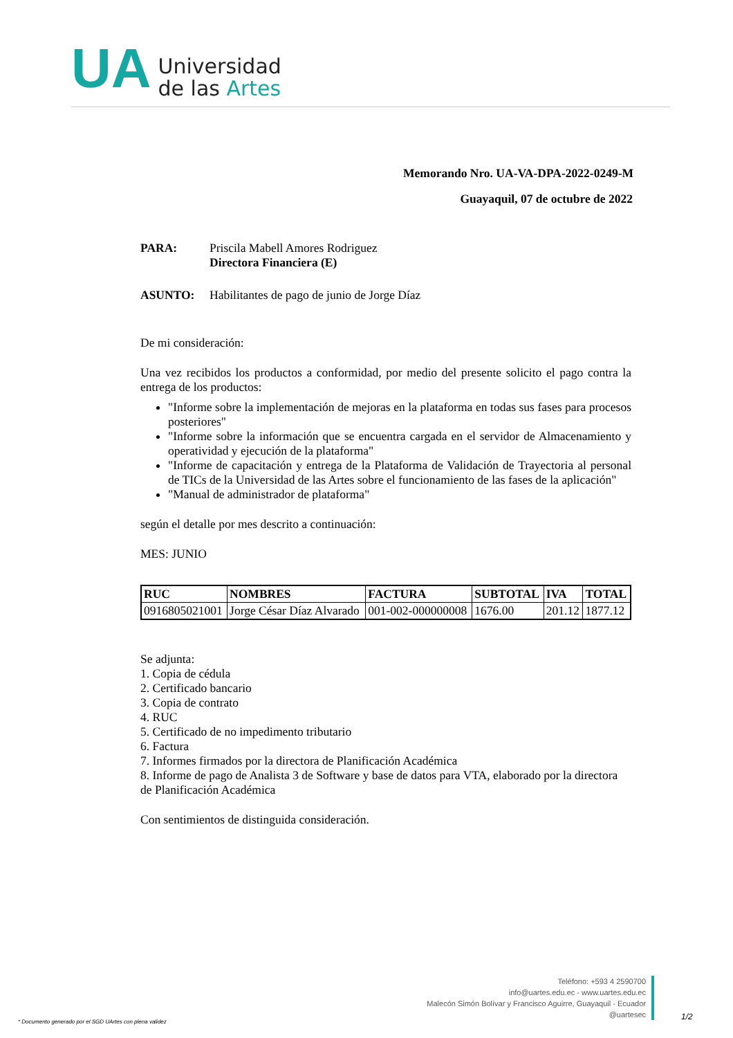UA
Universidad
de las Artes
Memorando Nro. UA-VA-DPA-2022-0249-M
Guayaquil, 07 de octubre de 2022
| PARA: | Priscila Mabell Amores Rodriguez Directora Financiera (E) |
| ASUNTO: | Habilitantes de pago de junio de Jorge Díaz |
De mi consideración:
Una vez recibidos los productos a conformidad, por medio del presente solicito el pago contra la entrega de los productos:
"Informe sobre la implementación de mejoras en la plataforma en todas sus fases para procesos posteriores"
"Informe sobre la información que se encuentra cargada en el servidor de Almacenamiento y operatividad y ejecución de la plataforma"
"Informe de capacitación y entrega de la Plataforma de Validación de Trayectoria al personal de TICs de la Universidad de las Artes sobre el funcionamiento de las fases de la aplicación"
"Manual de administrador de plataforma"
según el detalle por mes descrito a continuación:
MES: JUNIO
| RUC | NOMBRES | FACTURA | SUBTOTAL | IVA | TOTAL |
| --- | --- | --- | --- | --- | --- |
| 0916805021001 | Jorge César Díaz Alvarado | 001-002-000000008 | 1676.00 | 201.12 | 1877.12 |
Se adjunta:
1. Copia de cédula
2. Certificado bancario
3. Copia de contrato
4. RUC
5. Certificado de no impedimento tributario
6. Factura
7. Informes firmados por la directora de Planificación Académica
8. Informe de pago de Analista 3 de Software y base de datos para VTA, elaborado por la directora de Planificación Académica
Con sentimientos de distinguida consideración.
Teléfono: +593 4 2590700
info@uartes.edu.ec - www.uartes.edu.ec
Malecón Simón Bolívar y Francisco Aguirre, Guayaquil - Ecuador
@uartesec
* Documento generado por el SGD UArtes con plena validez
1/2